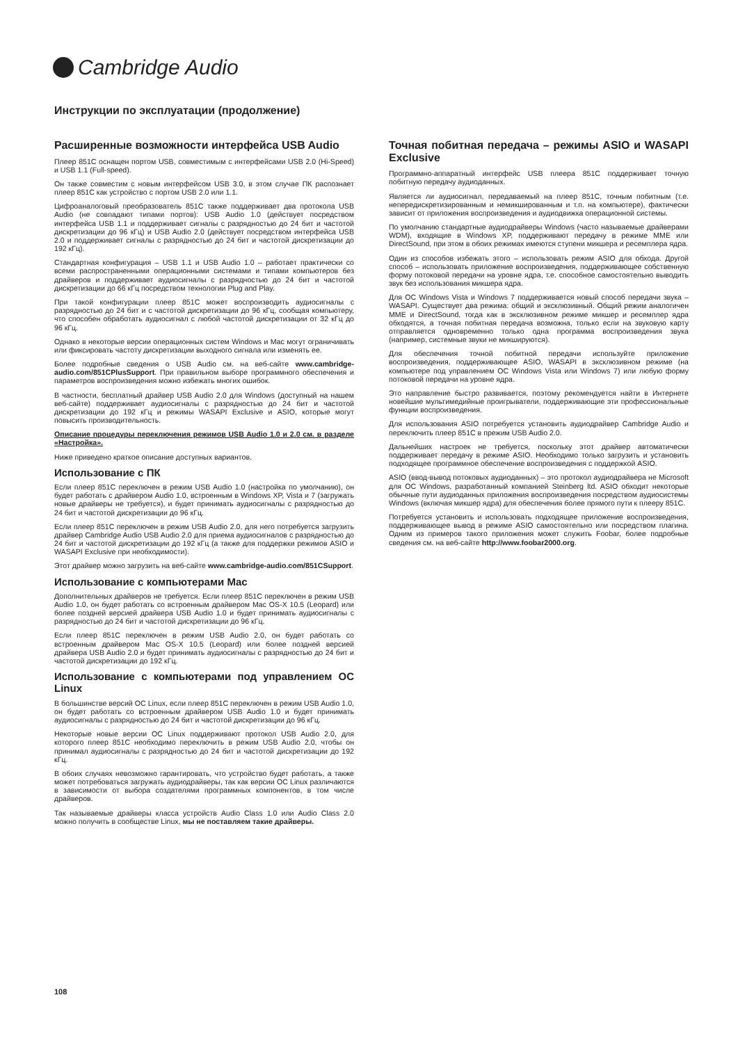Cambridge Audio
Инструкции по эксплуатации (продолжение)
Расширенные возможности интерфейса USB Audio
Плеер 851C оснащен портом USB, совместимым с интерфейсами USB 2.0 (Hi-Speed) и USB 1.1 (Full-speed).
Он также совместим с новым интерфейсом USB 3.0, в этом случае ПК распознает плеер 851C как устройство с портом USB 2.0 или 1.1.
Цифроаналоговый преобразователь 851C также поддерживает два протокола USB Audio (не совпадают типами портов): USB Audio 1.0 (действует посредством интерфейса USB 1.1 и поддерживает сигналы с разрядностью до 24 бит и частотой дискретизации до 96 кГц) и USB Audio 2.0 (действует посредством интерфейса USB 2.0 и поддерживает сигналы с разрядностью до 24 бит и частотой дискретизации до 192 кГц).
Стандартная конфигурация – USB 1.1 и USB Audio 1.0 – работает практически со всеми распространенными операционными системами и типами компьютеров без драйверов и поддерживает аудиосигналы с разрядностью до 24 бит и частотой дискретизации до 66 кГц посредством технологии Plug and Play.
При такой конфигурации плеер 851C может воспроизводить аудиосигналы с разрядностью до 24 бит и с частотой дискретизации до 96 кГц, сообщая компьютеру, что способен обработать аудиосигнал с любой частотой дискретизации от 32 кГц до 96 кГц.
Однако в некоторые версии операционных систем Windows и Mac могут ограничивать или фиксировать частоту дискретизации выходного сигнала или изменять ее.
Более подробные сведения о USB Audio см. на веб-сайте www.cambridge-audio.com/851CPlusSupport. При правильном выборе программного обеспечения и параметров воспроизведения можно избежать многих ошибок.
В частности, бесплатный драйвер USB Audio 2.0 для Windows (доступный на нашем веб-сайте) поддерживает аудиосигналы с разрядностью до 24 бит и частотой дискретизации до 192 кГц и режимы WASAPI Exclusive и ASIO, которые могут повысить производительность.
Описание процедуры переключения режимов USB Audio 1.0 и 2.0 см. в разделе «Настройка».
Ниже приведено краткое описание доступных вариантов.
Использование с ПК
Если плеер 851C переключен в режим USB Audio 1.0 (настройка по умолчанию), он будет работать с драйвером Audio 1.0, встроенным в Windows XP, Vista и 7 (загружать новые драйверы не требуется), и будет принимать аудиосигналы с разрядностью до 24 бит и частотой дискретизации до 96 кГц.
Если плеер 851C переключен в режим USB Audio 2.0, для него потребуется загрузить драйвер Cambridge Audio USB Audio 2.0 для приема аудиосигналов с разрядностью до 24 бит и частотой дискретизации до 192 кГц (а также для поддержки режимов ASIO и WASAPI Exclusive при необходимости).
Этот драйвер можно загрузить на веб-сайте www.cambridge-audio.com/851CSupport.
Использование с компьютерами Mac
Дополнительных драйверов не требуется. Если плеер 851C переключен в режим USB Audio 1.0, он будет работать со встроенным драйвером Mac OS-X 10.5 (Leopard) или более поздней версией драйвера USB Audio 1.0 и будет принимать аудиосигналы с разрядностью до 24 бит и частотой дискретизации до 96 кГц.
Если плеер 851C переключен в режим USB Audio 2.0, он будет работать со встроенным драйвером Mac OS-X 10.5 (Leopard) или более поздней версией драйвера USB Audio 2.0 и будет принимать аудиосигналы с разрядностью до 24 бит и частотой дискретизации до 192 кГц.
Использование с компьютерами под управлением ОС Linux
В большинстве версий ОС Linux, если плеер 851C переключен в режим USB Audio 1.0, он будет работать со встроенным драйвером USB Audio 1.0 и будет принимать аудиосигналы с разрядностью до 24 бит и частотой дискретизации до 96 кГц.
Некоторые новые версии ОС Linux поддерживают протокол USB Audio 2.0, для которого плеер 851C необходимо переключить в режим USB Audio 2.0, чтобы он принимал аудиосигналы с разрядностью до 24 бит и частотой дискретизации до 192 кГц.
В обоих случаях невозможно гарантировать, что устройство будет работать, а также может потребоваться загружать аудиодрайверы, так как версии ОС Linux различаются в зависимости от выбора создателями программных компонентов, в том числе драйверов.
Так называемые драйверы класса устройств Audio Class 1.0 или Audio Class 2.0 можно получить в сообществе Linux, мы не поставляем такие драйверы.
Точная побитная передача – режимы ASIO и WASAPI Exclusive
Программно-аппаратный интерфейс USB плеера 851C поддерживает точную побитную передачу аудиоданных.
Является ли аудиосигнал, передаваемый на плеер 851C, точным побитным (т.е. непередискретизированным и немикшированным и т.п. на компьютере), фактически зависит от приложения воспроизведения и аудиодвижка операционной системы.
По умолчанию стандартные аудиодрайверы Windows (часто называемые драйверами WDM), входящие в Windows XP, поддерживают передачу в режиме MME или DirectSound, при этом в обоих режимах имеются ступени микшера и ресемплера ядра.
Один из способов избежать этого – использовать режим ASIO для обхода. Другой способ – использовать приложение воспроизведения, поддерживающее собственную форму потоковой передачи на уровне ядра, т.е. способное самостоятельно выводить звук без использования микшера ядра.
Для ОС Windows Vista и Windows 7 поддерживается новый способ передачи звука – WASAPI. Существует два режима: общий и эксклюзивный. Общий режим аналогичен MME и DirectSound, тогда как в эксклюзивном режиме микшер и ресемплер ядра обходятся, а точная побитная передача возможна, только если на звуковую карту отправляется одновременно только одна программа воспроизведения звука (например, системные звуки не микшируются).
Для обеспечения точной побитной передачи используйте приложение воспроизведения, поддерживающее ASIO, WASAPI в эксклюзивном режиме (на компьютере под управлением ОС Windows Vista или Windows 7) или любую форму потоковой передачи на уровне ядра.
Это направление быстро развивается, поэтому рекомендуется найти в Интернете новейшие мультимедийные проигрыватели, поддерживающие эти профессиональные функции воспроизведения.
Для использования ASIO потребуется установить аудиодрайвер Cambridge Audio и переключить плеер 851C в прежим USB Audio 2.0.
Дальнейших настроек не требуется, поскольку этот драйвер автоматически поддерживает передачу в режиме ASIO. Необходимо только загрузить и установить подходящее программное обеспечение воспроизведения с поддержкой ASIO.
ASIO (ввод-вывод потоковых аудиоданных) – это протокол аудиодрайвера не Microsoft для ОС Windows, разработанный компанией Steinberg ltd. ASIO обходит некоторые обычные пути аудиоданных приложения воспроизведения посредством аудиосистемы Windows (включая микшер ядра) для обеспечения более прямого пути к плееру 851C.
Потребуется установить и использовать подходящее приложение воспроизведения, поддерживающее вывод в режиме ASIO самостоятельно или посредством плагина. Одним из примеров такого приложения может служить Foobar, более подробные сведения см. на веб-сайте http://www.foobar2000.org.
108